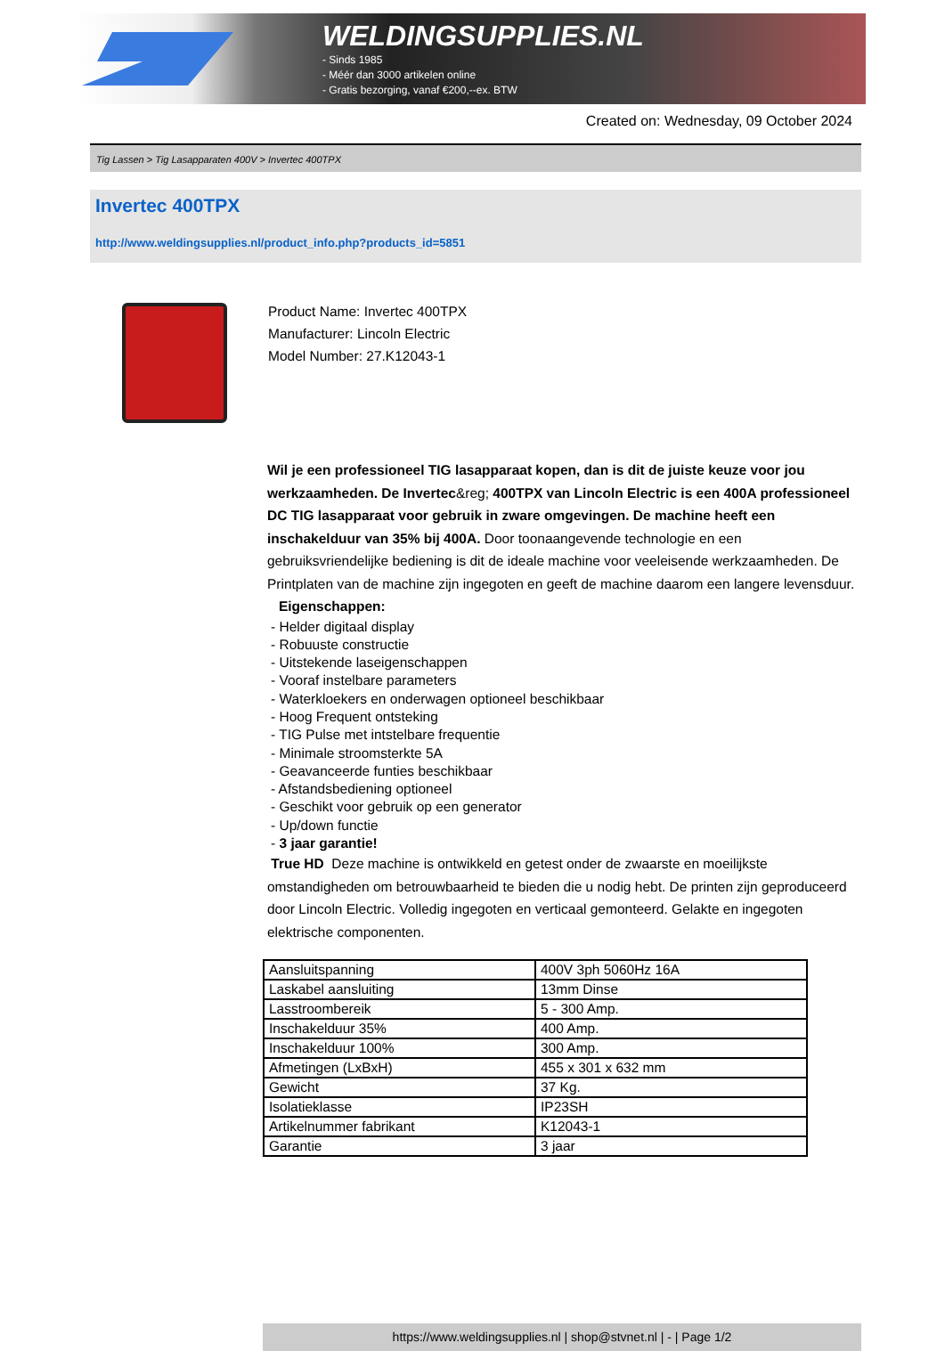WELDINGSUPPLIES.NL
- Sinds 1985
- Méér dan 3000 artikelen online
- Gratis bezorging, vanaf €200,--ex. BTW
Created on: Wednesday, 09 October 2024
Tig Lassen > Tig Lasapparaten 400V > Invertec 400TPX
Invertec 400TPX
http://www.weldingsupplies.nl/product_info.php?products_id=5851
Product Name: Invertec 400TPX
Manufacturer: Lincoln Electric
Model Number: 27.K12043-1
Wil je een professioneel TIG lasapparaat kopen, dan is dit de juiste keuze voor jou werkzaamheden. De Invertec&reg; 400TPX van Lincoln Electric is een 400A professioneel DC TIG lasapparaat voor gebruik in zware omgevingen. De machine heeft een inschakelduur van 35% bij 400A. Door toonaangevende technologie en een gebruiksvriendelijke bediening is dit de ideale machine voor veeleisende werkzaamheden. De Printplaten van de machine zijn ingegoten en geeft de machine daarom een langere levensduur. Eigenschappen:
- Helder digitaal display
- Robuuste constructie
- Uitstekende laseigenschappen
- Vooraf instelbare parameters
- Waterkloekers en onderwagen optioneel beschikbaar
- Hoog Frequent ontsteking
- TIG Pulse met intstelbare frequentie
- Minimale stroomsterkte 5A
- Geavanceerde funties beschikbaar
- Afstandsbediening optioneel
- Geschikt voor gebruik op een generator
- Up/down functie
- 3 jaar garantie!
True HD Deze machine is ontwikkeld en getest onder de zwaarste en moeilijkste omstandigheden om betrouwbaarheid te bieden die u nodig hebt. De printen zijn geproduceerd door Lincoln Electric. Volledig ingegoten en verticaal gemonteerd. Gelakte en ingegoten elektrische componenten.
| Aansluitspanning | 400V 3ph 5060Hz 16A |
| Laskabel aansluiting | 13mm Dinse |
| Lasstroombereik | 5 - 300 Amp. |
| Inschakelduur 35% | 400 Amp. |
| Inschakelduur 100% | 300 Amp. |
| Afmetingen (LxBxH) | 455 x 301 x 632 mm |
| Gewicht | 37 Kg. |
| Isolatieklasse | IP23SH |
| Artikelnummer fabrikant | K12043-1 |
| Garantie | 3 jaar |
https://www.weldingsupplies.nl | shop@stvnet.nl | - | Page 1/2